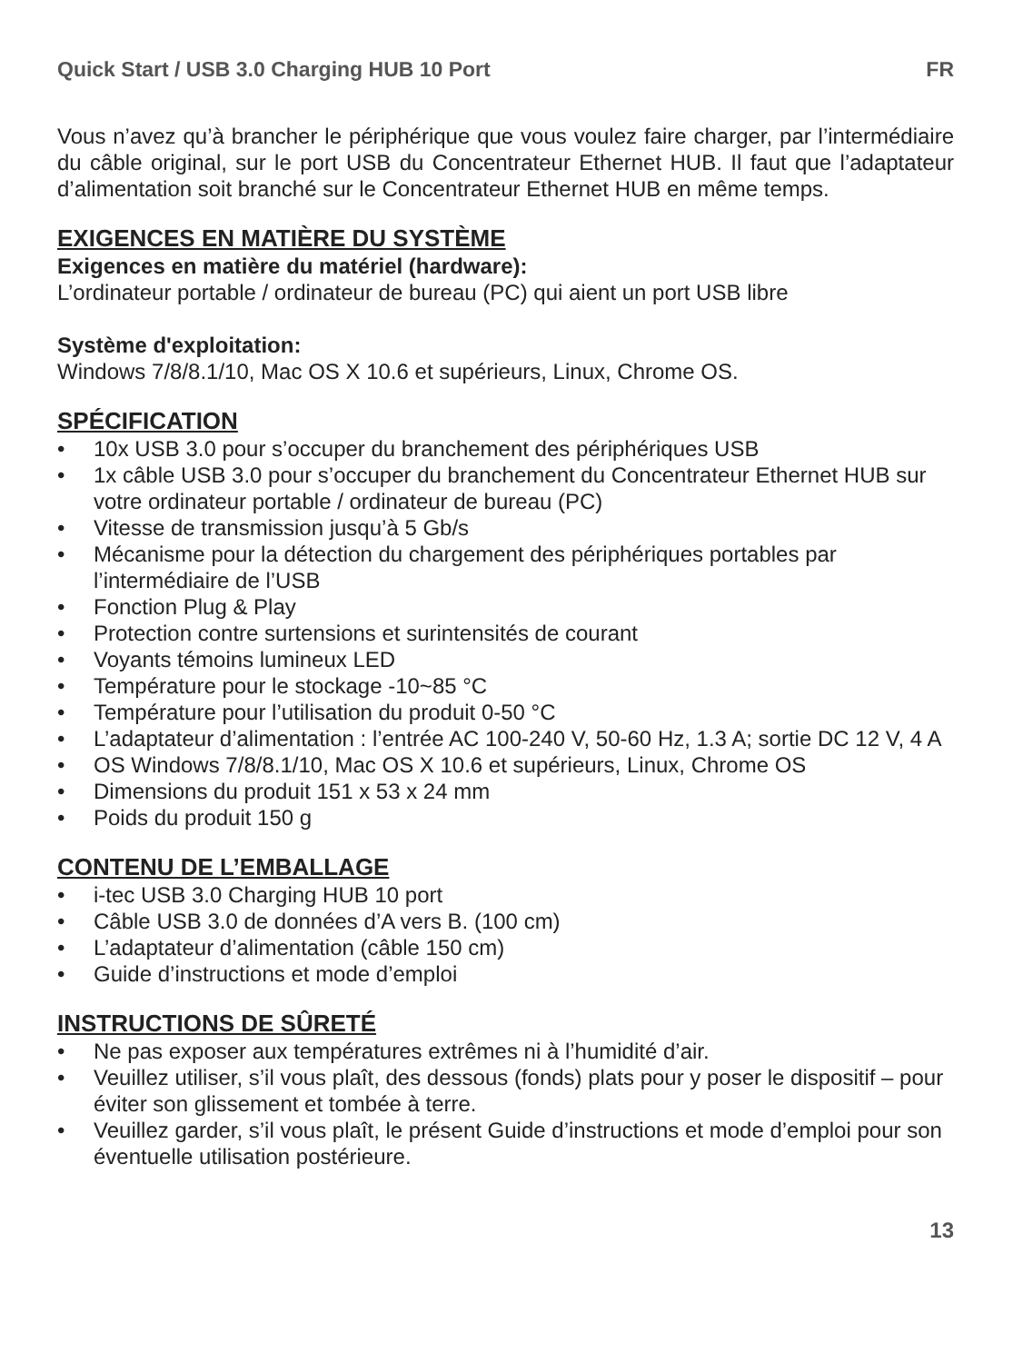Quick Start / USB 3.0 Charging HUB 10 Port FR
Vous n’avez qu’à brancher le périphérique que vous voulez faire charger, par l’intermédiaire du câble original, sur le port USB du Concentrateur Ethernet HUB. Il faut que l’adaptateur d’alimentation soit branché sur le Concentrateur Ethernet HUB en même temps.
EXIGENCES EN MATIÈRE DU SYSTÈME
Exigences en matière du matériel (hardware):
L’ordinateur portable / ordinateur de bureau (PC) qui aient un port USB libre
Système d'exploitation:
Windows 7/8/8.1/10, Mac OS X 10.6 et supérieurs, Linux, Chrome OS.
SPÉCIFICATION
• 10x USB 3.0 pour s’occuper du branchement des périphériques USB
• 1x câble USB 3.0 pour s’occuper du branchement du Concentrateur Ethernet HUB sur votre ordinateur portable / ordinateur de bureau (PC)
• Vitesse de transmission jusqu’à 5 Gb/s
• Mécanisme pour la détection du chargement des périphériques portables par l’intermédiaire de l’USB
• Fonction Plug & Play
• Protection contre surtensions et surintensités de courant
• Voyants témoins lumineux LED
• Température pour le stockage -10~85 °C
• Température pour l’utilisation du produit 0-50 °C
• L’adaptateur d’alimentation : l’entrée AC 100-240 V, 50-60 Hz, 1.3 A; sortie DC 12 V, 4 A
• OS Windows 7/8/8.1/10, Mac OS X 10.6 et supérieurs, Linux, Chrome OS
• Dimensions du produit 151 x 53 x 24 mm
• Poids du produit 150 g
CONTENU DE L’EMBALLAGE
• i-tec USB 3.0 Charging HUB 10 port
• Câble USB 3.0 de données d’A vers B. (100 cm)
• L’adaptateur d’alimentation (câble 150 cm)
• Guide d’instructions et mode d’emploi
INSTRUCTIONS DE SÛRETÉ
• Ne pas exposer aux températures extrêmes ni à l’humidité d’air.
• Veuillez utiliser, s’il vous plaît, des dessous (fonds) plats pour y poser le dispositif – pour éviter son glissement et tombée à terre.
• Veuillez garder, s’il vous plaît, le présent Guide d’instructions et mode d’emploi pour son éventuelle utilisation postérieure.
13